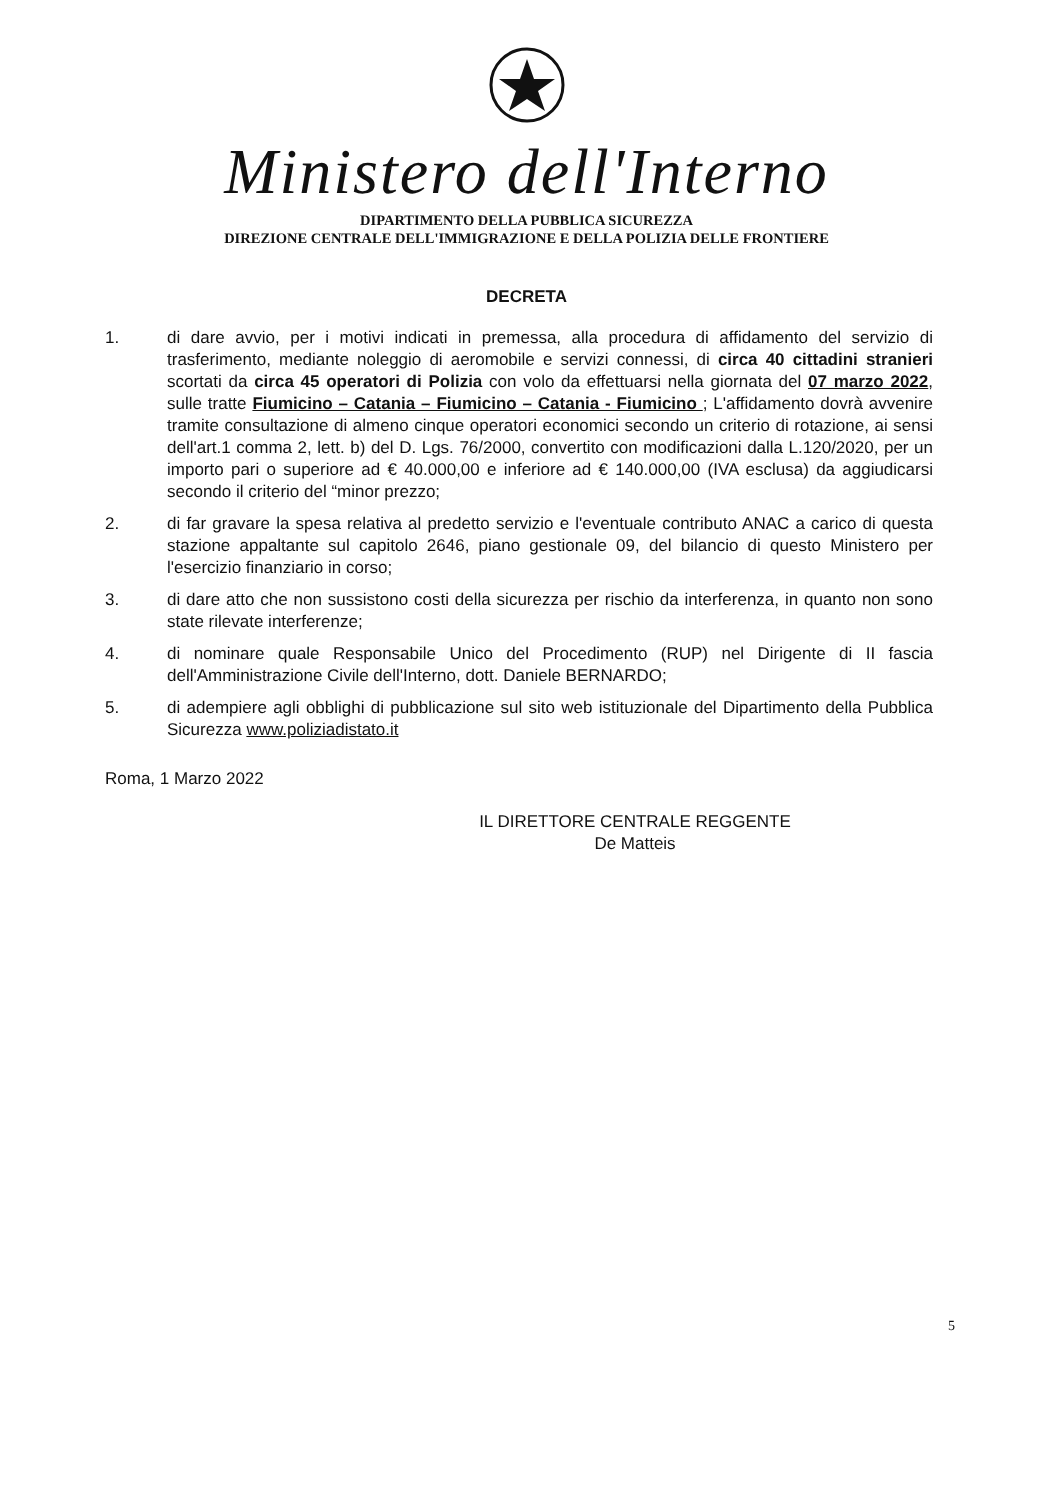Ministero dell'Interno
DIPARTIMENTO DELLA PUBBLICA SICUREZZA
DIREZIONE CENTRALE DELL'IMMIGRAZIONE E DELLA POLIZIA DELLE FRONTIERE
DECRETA
1. di dare avvio, per i motivi indicati in premessa, alla procedura di affidamento del servizio di trasferimento, mediante noleggio di aeromobile e servizi connessi, di circa 40 cittadini stranieri scortati da circa 45 operatori di Polizia con volo da effettuarsi nella giornata del 07 marzo 2022, sulle tratte Fiumicino – Catania – Fiumicino – Catania - Fiumicino ; L'affidamento dovrà avvenire tramite consultazione di almeno cinque operatori economici secondo un criterio di rotazione, ai sensi dell'art.1 comma 2, lett. b) del D. Lgs. 76/2000, convertito con modificazioni dalla L.120/2020, per un importo pari o superiore ad € 40.000,00 e inferiore ad € 140.000,00 (IVA esclusa) da aggiudicarsi secondo il criterio del “minor prezzo;
2. di far gravare la spesa relativa al predetto servizio e l'eventuale contributo ANAC a carico di questa stazione appaltante sul capitolo 2646, piano gestionale 09, del bilancio di questo Ministero per l'esercizio finanziario in corso;
3. di dare atto che non sussistono costi della sicurezza per rischio da interferenza, in quanto non sono state rilevate interferenze;
4. di nominare quale Responsabile Unico del Procedimento (RUP) nel Dirigente di II fascia dell'Amministrazione Civile dell'Interno, dott. Daniele BERNARDO;
5. di adempiere agli obblighi di pubblicazione sul sito web istituzionale del Dipartimento della Pubblica Sicurezza www.poliziadistato.it
Roma, 1 Marzo 2022
IL DIRETTORE CENTRALE REGGENTE
De Matteis
5